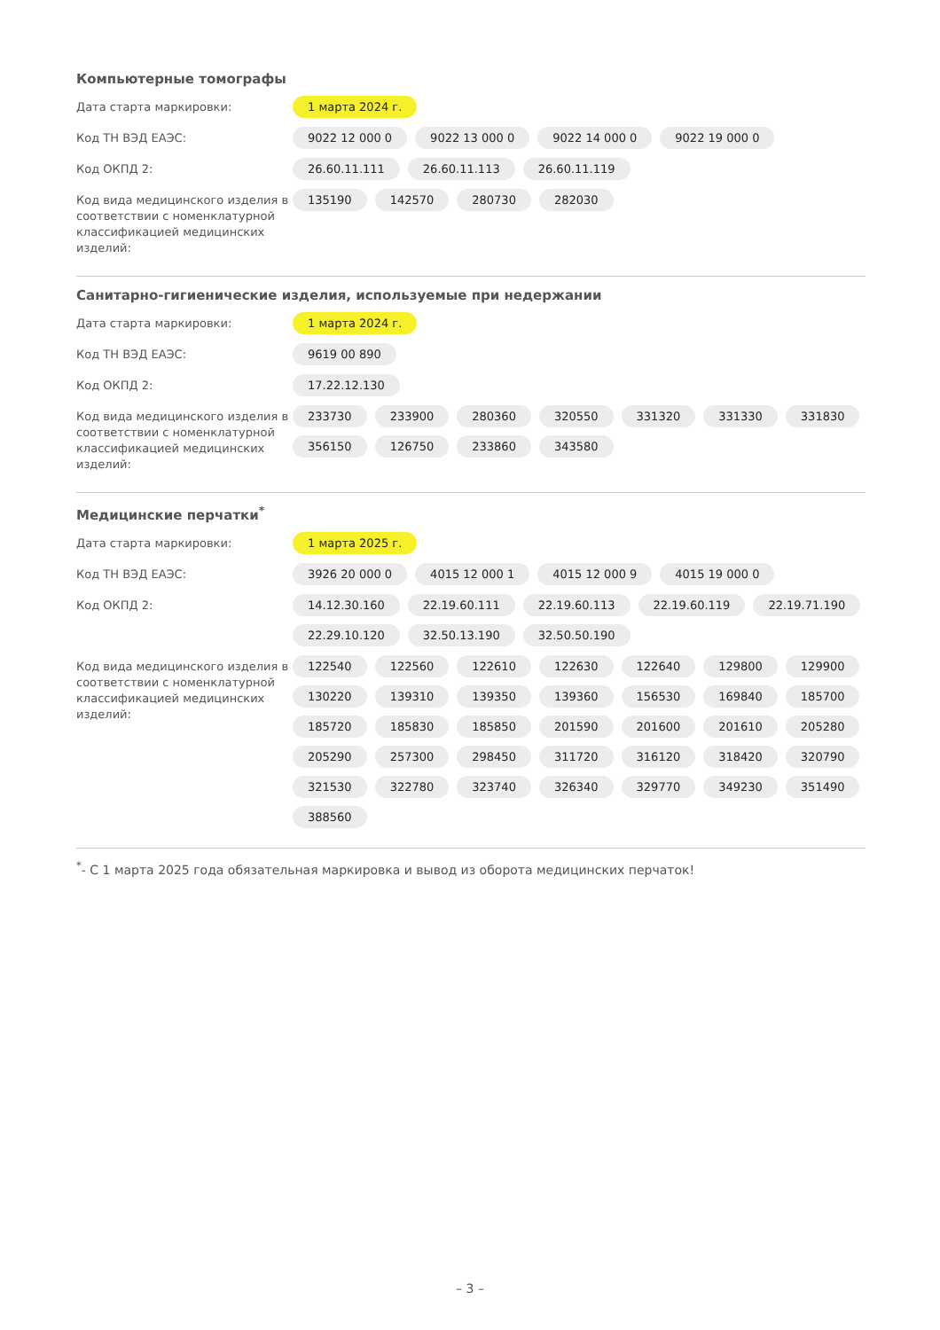Компьютерные томографы
Дата старта маркировки:
1 марта 2024 г.
Код ТН ВЭД ЕАЭС:
9022 12 000 0 9022 13 000 0 9022 14 000 0 9022 19 000 0
Код ОКПД 2:
26.60.11.111 26.60.11.113 26.60.11.119
Код вида медицинского изделия в соответствии с номенклатурной классификацией медицинских изделий:
135190 142570 280730 282030
Санитарно-гигиенические изделия, используемые при недержании
Дата старта маркировки:
1 марта 2024 г.
Код ТН ВЭД ЕАЭС:
9619 00 890
Код ОКПД 2:
17.22.12.130
Код вида медицинского изделия в соответствии с номенклатурной классификацией медицинских изделий:
233730 233900 280360 320550 331320 331330 331830 356150 126750 233860 343580
Медицинские перчатки<sup>*</sup>
Дата старта маркировки:
1 марта 2025 г.
Код ТН ВЭД ЕАЭС:
3926 20 000 0 4015 12 000 1 4015 12 000 9 4015 19 000 0
Код ОКПД 2:
14.12.30.160 22.19.60.111 22.19.60.113 22.19.60.119 22.19.71.190 22.29.10.120 32.50.13.190 32.50.50.190
Код вида медицинского изделия в соответствии с номенклатурной классификацией медицинских изделий:
122540 122560 122610 122630 122640 129800 129900 130220 139310 139350 139360 156530 169840 185700 185720 185830 185850 201590 201600 201610 205280 205290 257300 298450 311720 316120 318420 320790 321530 322780 323740 326340 329770 349230 351490 388560
<sup>*</sup>- С 1 марта 2025 года обязательная маркировка и вывод из оборота медицинских перчаток!
– 3 –